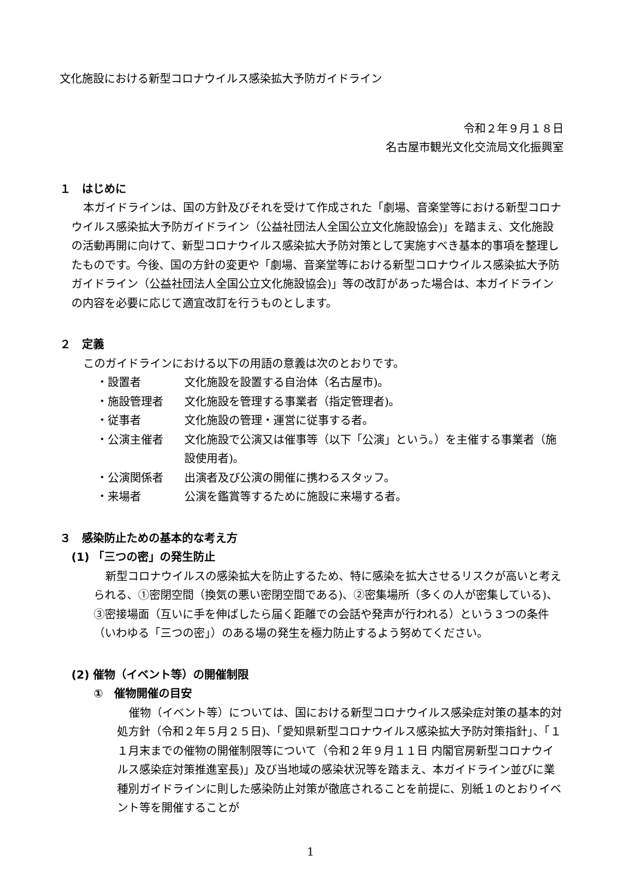文化施設における新型コロナウイルス感染拡大予防ガイドライン
令和２年９月１８日
名古屋市観光文化交流局文化振興室
１　はじめに
本ガイドラインは、国の方針及びそれを受けて作成された「劇場、音楽堂等における新型コロナウイルス感染拡大予防ガイドライン（公益社団法人全国公立文化施設協会)」を踏まえ、文化施設の活動再開に向けて、新型コロナウイルス感染拡大予防対策として実施すべき基本的事項を整理したものです。今後、国の方針の変更や「劇場、音楽堂等における新型コロナウイルス感染拡大予防ガイドライン（公益社団法人全国公立文化施設協会)」等の改訂があった場合は、本ガイドラインの内容を必要に応じて適宜改訂を行うものとします。
２　定義
このガイドラインにおける以下の用語の意義は次のとおりです。
・設置者 文化施設を設置する自治体（名古屋市)。
・施設管理者 文化施設を管理する事業者（指定管理者)。
・従事者 文化施設の管理・運営に従事する者。
・公演主催者 文化施設で公演又は催事等（以下「公演」という。）を主催する事業者（施設使用者)。
・公演関係者 出演者及び公演の開催に携わるスタッフ。
・来場者 公演を鑑賞等するために施設に来場する者。
３　感染防止ための基本的な考え方
(1) 「三つの密」の発生防止
新型コロナウイルスの感染拡大を防止するため、特に感染を拡大させるリスクが高いと考えられる、①密閉空間（換気の悪い密閉空間である)、②密集場所（多くの人が密集している)、③密接場面（互いに手を伸ばしたら届く距離での会話や発声が行われる）という３つの条件（いわゆる「三つの密」）のある場の発生を極力防止するよう努めてください。
(2) 催物（イベント等）の開催制限
①　催物開催の目安
催物（イベント等）については、国における新型コロナウイルス感染症対策の基本的対処方針（令和２年５月２５日)、「愛知県新型コロナウイルス感染拡大予防対策指針」、「１１月末までの催物の開催制限等について（令和２年９月１１日 内閣官房新型コロナウイルス感染症対策推進室長)」及び当地域の感染状況等を踏まえ、本ガイドライン並びに業種別ガイドラインに則した感染防止対策が徹底されることを前提に、別紙１のとおりイベント等を開催することが
1